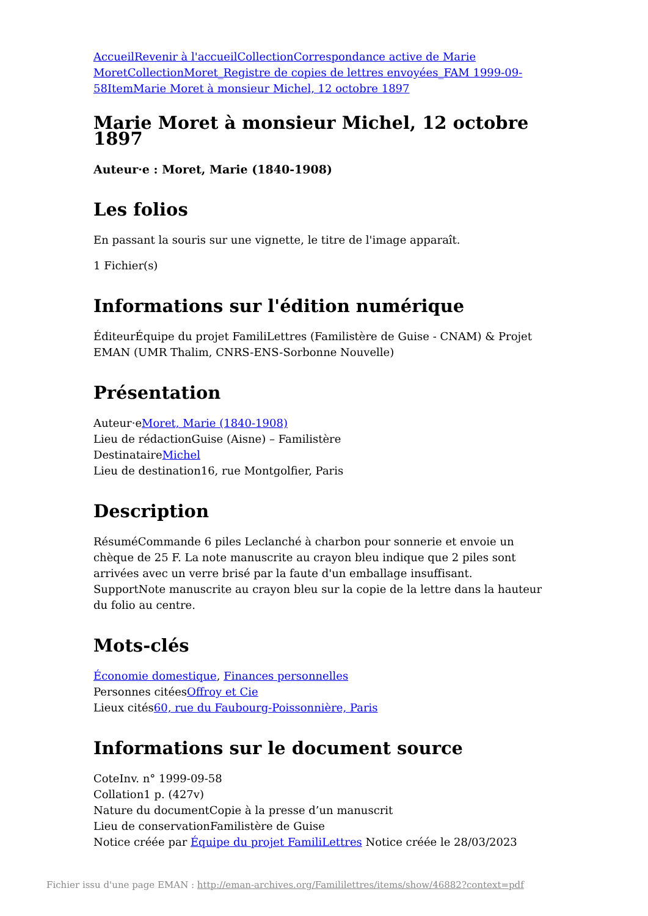Accueil Revenir à l'accueil Collection Correspondance active de Marie Moret Collection Moret_Registre de copies de lettres envoyées_FAM 1999-09-58 Item Marie Moret à monsieur Michel, 12 octobre 1897
Marie Moret à monsieur Michel, 12 octobre 1897
Auteur·e : Moret, Marie (1840-1908)
Les folios
En passant la souris sur une vignette, le titre de l'image apparaît.
1 Fichier(s)
Informations sur l'édition numérique
ÉditeurÉquipe du projet FamiliLettres (Familistère de Guise - CNAM) & Projet EMAN (UMR Thalim, CNRS-ENS-Sorbonne Nouvelle)
Présentation
Auteur·eMoret, Marie (1840-1908)
Lieu de rédactionGuise (Aisne) – Familistère
DestinataireMichel
Lieu de destination16, rue Montgolfier, Paris
Description
RésuméCommande 6 piles Leclanché à charbon pour sonnerie et envoie un chèque de 25 F. La note manuscrite au crayon bleu indique que 2 piles sont arrivées avec un verre brisé par la faute d'un emballage insuffisant.
SupportNote manuscrite au crayon bleu sur la copie de la lettre dans la hauteur du folio au centre.
Mots-clés
Économie domestique, Finances personnelles
Personnes citéesOffroy et Cie
Lieux cités60, rue du Faubourg-Poissonnière, Paris
Informations sur le document source
CoteInv. n° 1999-09-58
Collation1 p. (427v)
Nature du documentCopie à la presse d’un manuscrit
Lieu de conservationFamilistère de Guise
Notice créée par Équipe du projet FamiliLettres Notice créée le 28/03/2023
Fichier issu d'une page EMAN : http://eman-archives.org/Famililettres/items/show/46882?context=pdf